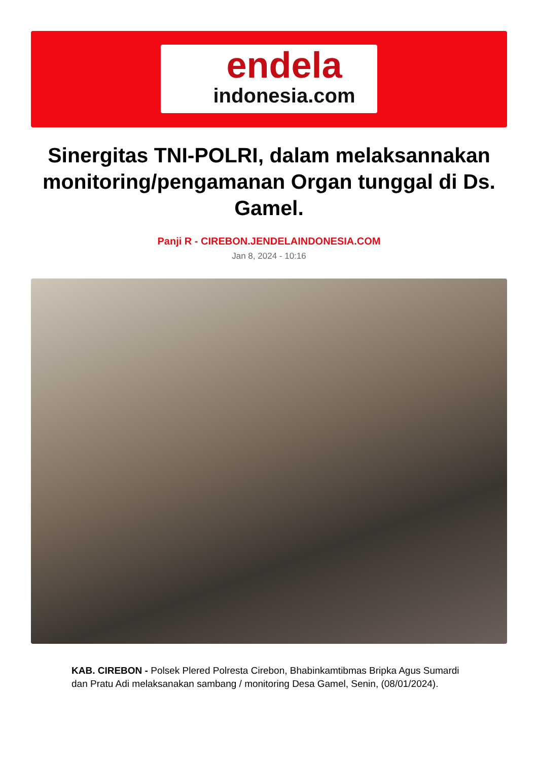endela
indonesia.com
Sinergitas TNI-POLRI, dalam melaksannakan monitoring/pengamanan Organ tunggal di Ds. Gamel.
Panji R - CIREBON.JENDELAINDONESIA.COM
Jan 8, 2024 - 10:16
KAB. CIREBON - Polsek Plered Polresta Cirebon, Bhabinkamtibmas Bripka Agus Sumardi dan Pratu Adi melaksanakan sambang / monitoring Desa Gamel, Senin, (08/01/2024).